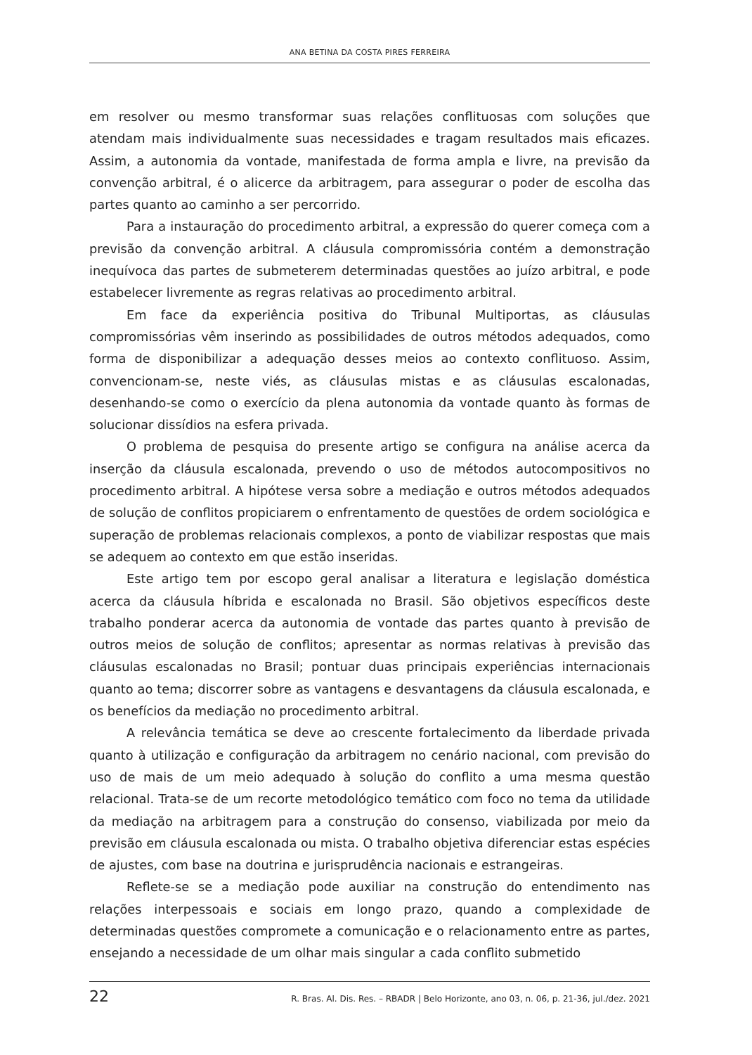ANA BETINA DA COSTA PIRES FERREIRA
em resolver ou mesmo transformar suas relações conflituosas com soluções que atendam mais individualmente suas necessidades e tragam resultados mais eficazes. Assim, a autonomia da vontade, manifestada de forma ampla e livre, na previsão da convenção arbitral, é o alicerce da arbitragem, para assegurar o poder de escolha das partes quanto ao caminho a ser percorrido.
Para a instauração do procedimento arbitral, a expressão do querer começa com a previsão da convenção arbitral. A cláusula compromissória contém a demonstração inequívoca das partes de submeterem determinadas questões ao juízo arbitral, e pode estabelecer livremente as regras relativas ao procedimento arbitral.
Em face da experiência positiva do Tribunal Multiportas, as cláusulas compromissórias vêm inserindo as possibilidades de outros métodos adequados, como forma de disponibilizar a adequação desses meios ao contexto conflituoso. Assim, convencionam-se, neste viés, as cláusulas mistas e as cláusulas escalonadas, desenhando-se como o exercício da plena autonomia da vontade quanto às formas de solucionar dissídios na esfera privada.
O problema de pesquisa do presente artigo se configura na análise acerca da inserção da cláusula escalonada, prevendo o uso de métodos autocompositivos no procedimento arbitral. A hipótese versa sobre a mediação e outros métodos adequados de solução de conflitos propiciarem o enfrentamento de questões de ordem sociológica e superação de problemas relacionais complexos, a ponto de viabilizar respostas que mais se adequem ao contexto em que estão inseridas.
Este artigo tem por escopo geral analisar a literatura e legislação doméstica acerca da cláusula híbrida e escalonada no Brasil. São objetivos específicos deste trabalho ponderar acerca da autonomia de vontade das partes quanto à previsão de outros meios de solução de conflitos; apresentar as normas relativas à previsão das cláusulas escalonadas no Brasil; pontuar duas principais experiências internacionais quanto ao tema; discorrer sobre as vantagens e desvantagens da cláusula escalonada, e os benefícios da mediação no procedimento arbitral.
A relevância temática se deve ao crescente fortalecimento da liberdade privada quanto à utilização e configuração da arbitragem no cenário nacional, com previsão do uso de mais de um meio adequado à solução do conflito a uma mesma questão relacional. Trata-se de um recorte metodológico temático com foco no tema da utilidade da mediação na arbitragem para a construção do consenso, viabilizada por meio da previsão em cláusula escalonada ou mista. O trabalho objetiva diferenciar estas espécies de ajustes, com base na doutrina e jurisprudência nacionais e estrangeiras.
Reflete-se se a mediação pode auxiliar na construção do entendimento nas relações interpessoais e sociais em longo prazo, quando a complexidade de determinadas questões compromete a comunicação e o relacionamento entre as partes, ensejando a necessidade de um olhar mais singular a cada conflito submetido
22 R. Bras. Al. Dis. Res. – RBADR | Belo Horizonte, ano 03, n. 06, p. 21-36, jul./dez. 2021